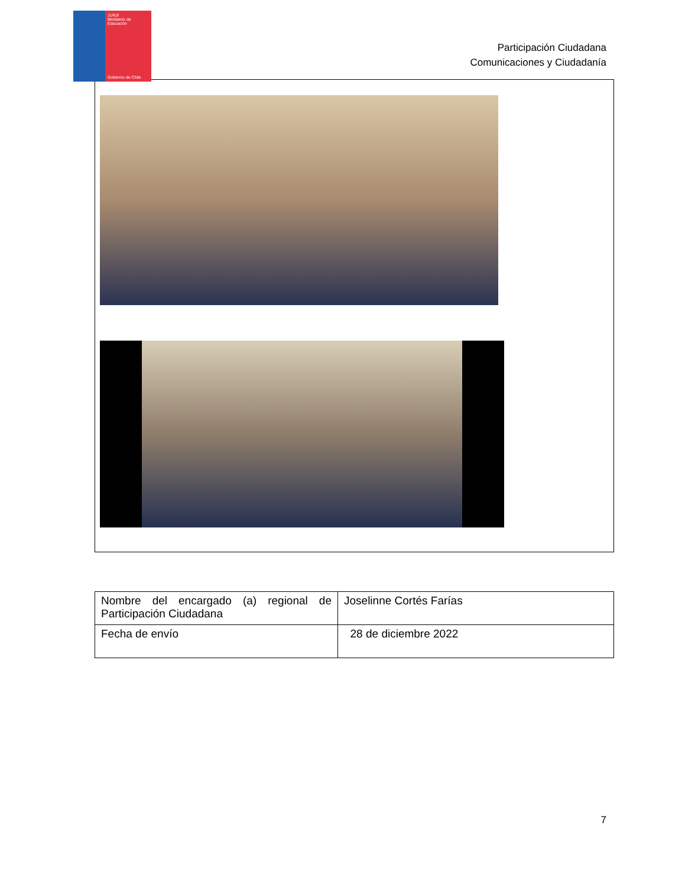JUNJI
Ministerio de Educación
Gobierno de Chile
Participación Ciudadana
Comunicaciones y Ciudadanía
| Nombre del encargado (a) regional de Participación Ciudadana | Joselinne Cortés Farías |
| Fecha de envío | 28 de diciembre 2022 |
7